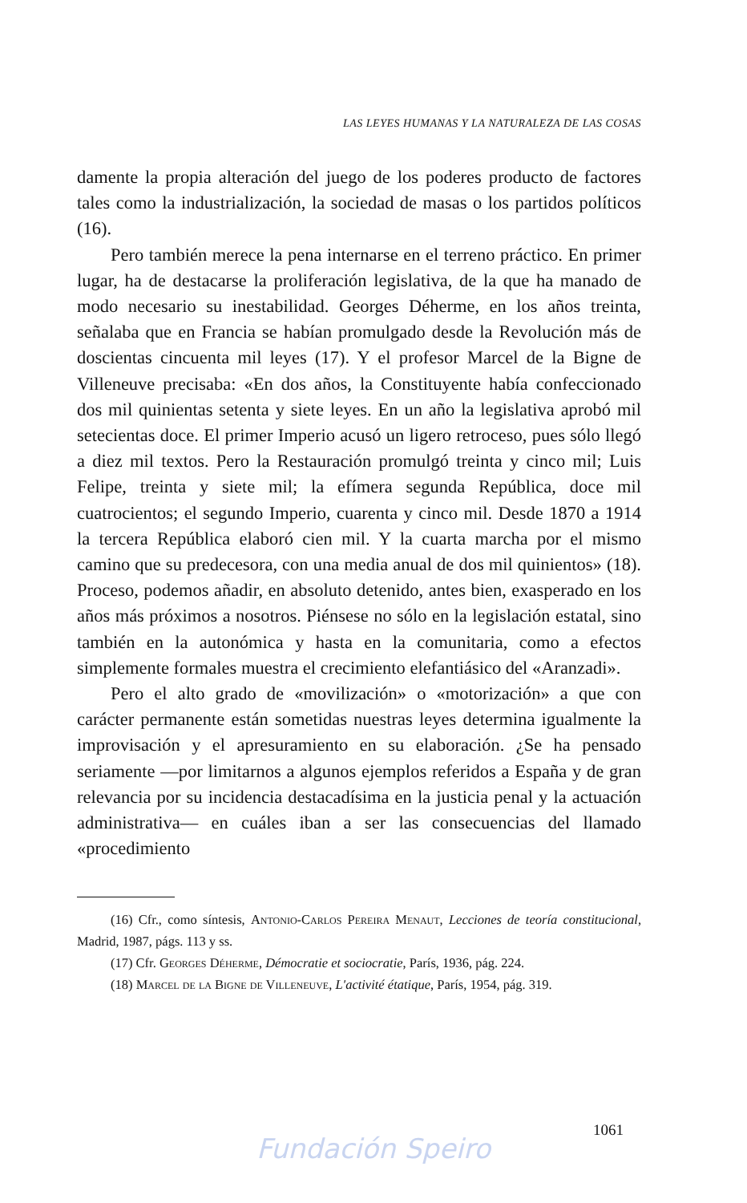LAS LEYES HUMANAS Y LA NATURALEZA DE LAS COSAS
damente la propia alteración del juego de los poderes producto de factores tales como la industrialización, la sociedad de masas o los partidos políticos (16).
Pero también merece la pena internarse en el terreno práctico. En primer lugar, ha de destacarse la proliferación legislativa, de la que ha manado de modo necesario su inestabilidad. Georges Déherme, en los años treinta, señalaba que en Francia se habían promulgado desde la Revolución más de doscientas cincuenta mil leyes (17). Y el profesor Marcel de la Bigne de Villeneuve precisaba: «En dos años, la Constituyente había confeccionado dos mil quinientas setenta y siete leyes. En un año la legislativa aprobó mil setecientas doce. El primer Imperio acusó un ligero retroceso, pues sólo llegó a diez mil textos. Pero la Restauración promulgó treinta y cinco mil; Luis Felipe, treinta y siete mil; la efímera segunda República, doce mil cuatrocientos; el segundo Imperio, cuarenta y cinco mil. Desde 1870 a 1914 la tercera República elaboró cien mil. Y la cuarta marcha por el mismo camino que su predecesora, con una media anual de dos mil quinientos» (18). Proceso, podemos añadir, en absoluto detenido, antes bien, exasperado en los años más próximos a nosotros. Piénsese no sólo en la legislación estatal, sino también en la autonómica y hasta en la comunitaria, como a efectos simplemente formales muestra el crecimiento elefantiásico del «Aranzadi».
Pero el alto grado de «movilización» o «motorización» a que con carácter permanente están sometidas nuestras leyes determina igualmente la improvisación y el apresuramiento en su elaboración. ¿Se ha pensado seriamente —por limitarnos a algunos ejemplos referidos a España y de gran relevancia por su incidencia destacadísima en la justicia penal y la actuación administrativa— en cuáles iban a ser las consecuencias del llamado «procedimiento
(16) Cfr., como síntesis, Antonio-Carlos Pereira Menaut, Lecciones de teoría constitucional, Madrid, 1987, págs. 113 y ss.
(17) Cfr. Georges Déherme, Démocratie et sociocratie, París, 1936, pág. 224.
(18) Marcel de la Bigne de Villeneuve, L'activité étatique, París, 1954, pág. 319.
1061
Fundación Speiro